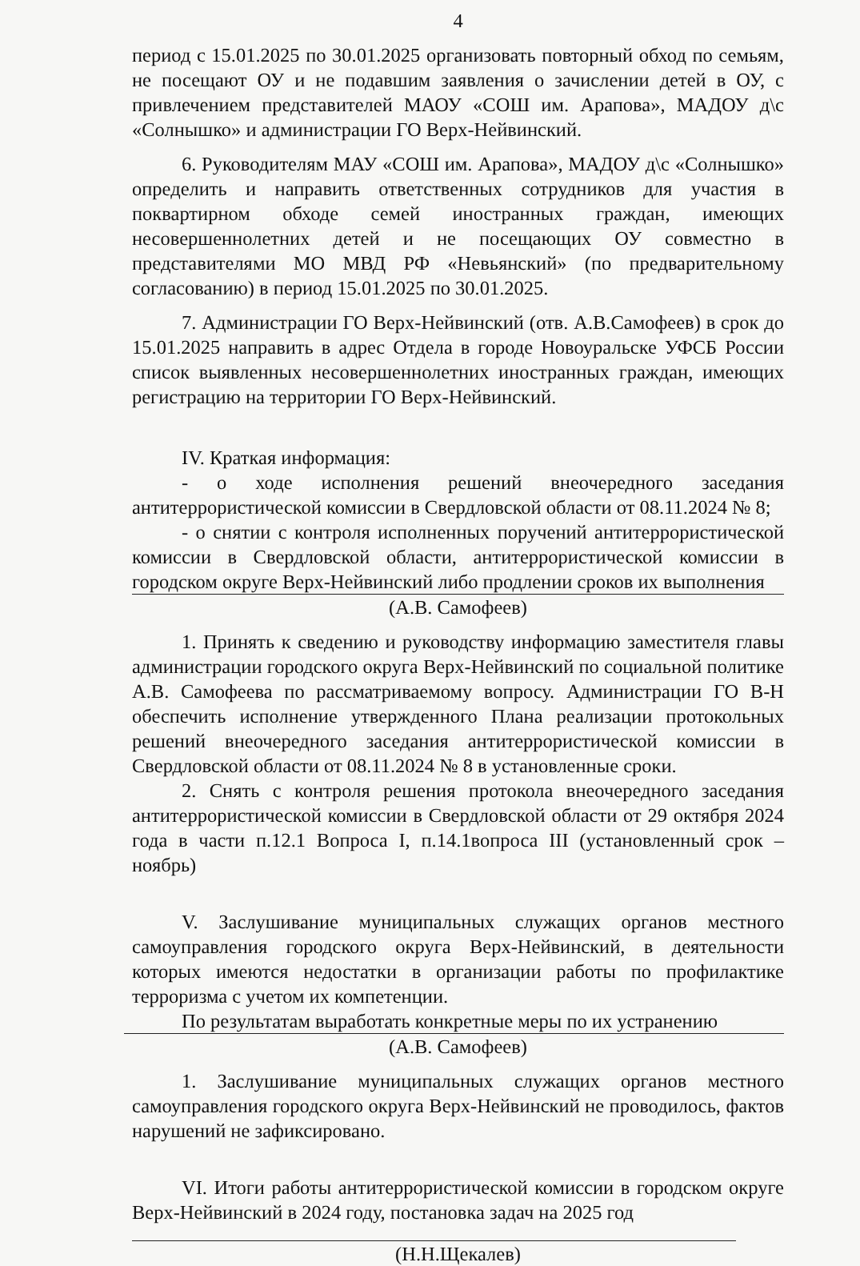4
период с 15.01.2025 по 30.01.2025 организовать повторный обход по семьям, не посещают ОУ и не подавшим заявления о зачислении детей в ОУ, с привлечением представителей МАОУ «СОШ им. Арапова», МАДОУ д\с «Солнышко» и администрации ГО Верх-Нейвинский.
6. Руководителям МАУ «СОШ им. Арапова», МАДОУ д\с «Солнышко» определить и направить ответственных сотрудников для участия в поквартирном обходе семей иностранных граждан, имеющих несовершеннолетних детей и не посещающих ОУ совместно в представителями МО МВД РФ «Невьянский» (по предварительному согласованию) в период 15.01.2025 по 30.01.2025.
7. Администрации ГО Верх-Нейвинский (отв. А.В.Самофеев) в срок до 15.01.2025 направить в адрес Отдела в городе Новоуральске УФСБ России список выявленных несовершеннолетних иностранных граждан, имеющих регистрацию на территории ГО Верх-Нейвинский.
IV. Краткая информация:
- о ходе исполнения решений внеочередного заседания антитеррористической комиссии в Свердловской области от 08.11.2024 № 8;
- о снятии с контроля исполненных поручений антитеррористической комиссии в Свердловской области, антитеррористической комиссии в городском округе Верх-Нейвинский либо продлении сроков их выполнения
(А.В. Самофеев)
1. Принять к сведению и руководству информацию заместителя главы администрации городского округа Верх-Нейвинский по социальной политике А.В. Самофеева по рассматриваемому вопросу. Администрации ГО В-Н обеспечить исполнение утвержденного Плана реализации протокольных решений внеочередного заседания антитеррористической комиссии в Свердловской области от 08.11.2024 № 8 в установленные сроки.
2. Снять с контроля решения протокола внеочередного заседания антитеррористической комиссии в Свердловской области от 29 октября 2024 года в части п.12.1 Вопроса I, п.14.1вопроса III (установленный срок – ноябрь)
V. Заслушивание муниципальных служащих органов местного самоуправления городского округа Верх-Нейвинский, в деятельности которых имеются недостатки в организации работы по профилактике терроризма с учетом их компетенции.
По результатам выработать конкретные меры по их устранению
(А.В. Самофеев)
1. Заслушивание муниципальных служащих органов местного самоуправления городского округа Верх-Нейвинский не проводилось, фактов нарушений не зафиксировано.
VI. Итоги работы антитеррористической комиссии в городском округе Верх-Нейвинский в 2024 году, постановка задач на 2025 год
(Н.Н.Щекалев)